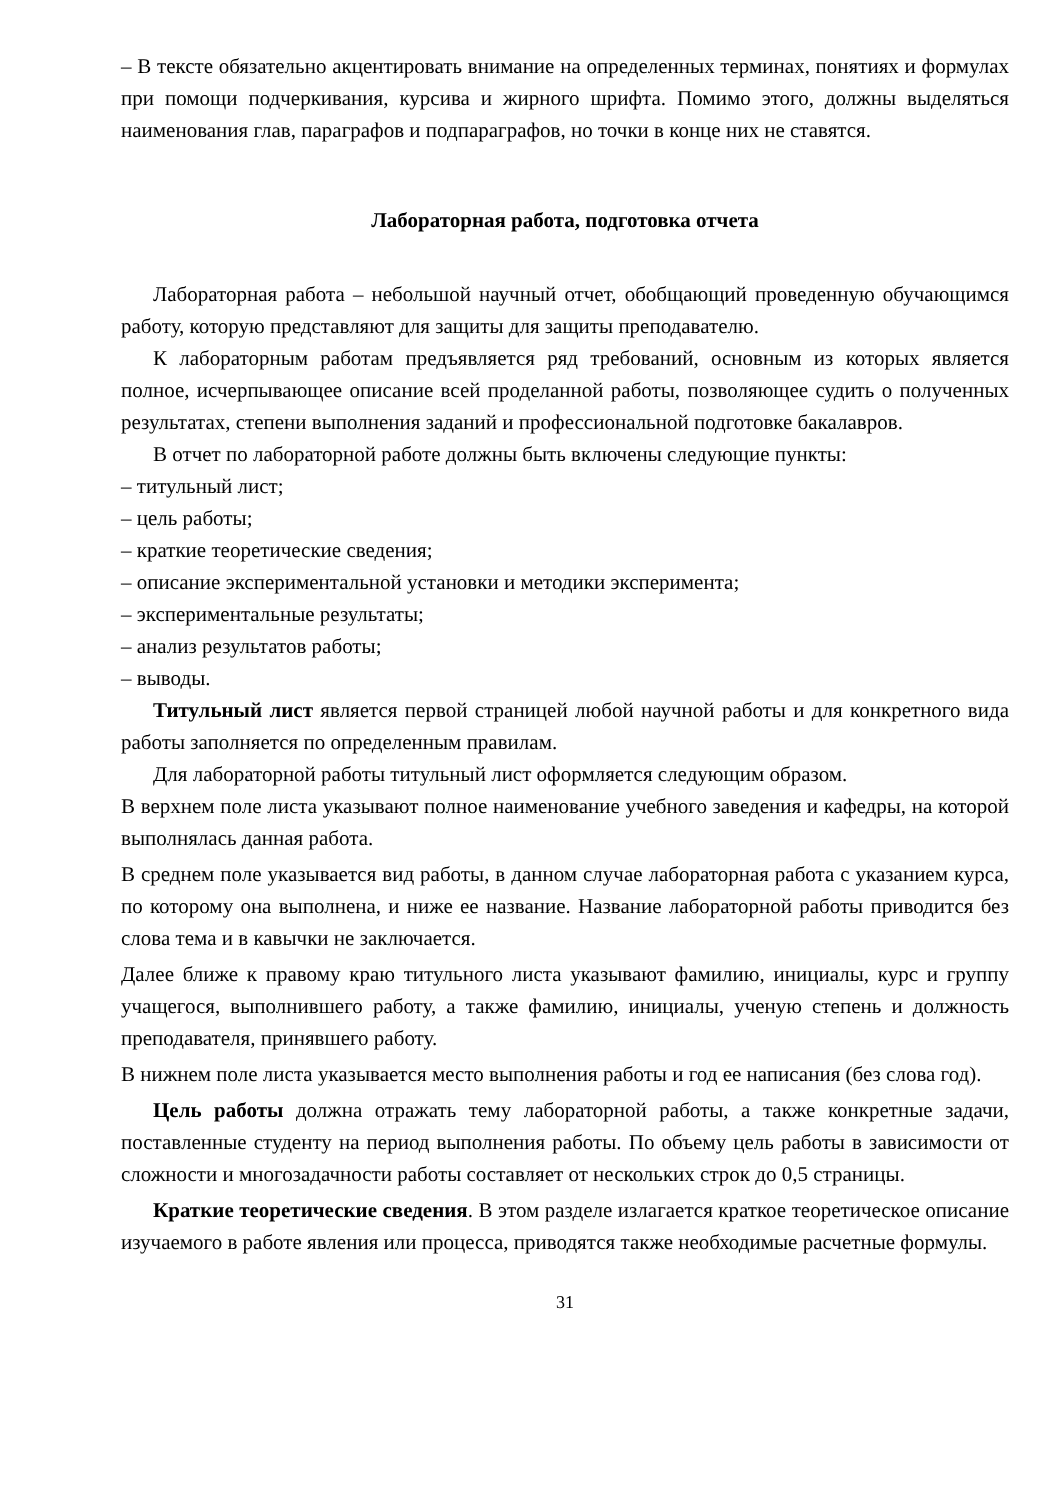– В тексте обязательно акцентировать внимание на определенных терминах, понятиях и формулах при помощи подчеркивания, курсива и жирного шрифта. Помимо этого, должны выделяться наименования глав, параграфов и подпараграфов, но точки в конце них не ставятся.
Лабораторная работа, подготовка отчета
Лабораторная работа – небольшой научный отчет, обобщающий проведенную обучающимся работу, которую представляют для защиты для защиты преподавателю.
К лабораторным работам предъявляется ряд требований, основным из которых является полное, исчерпывающее описание всей проделанной работы, позволяющее судить о полученных результатах, степени выполнения заданий и профессиональной подготовке бакалавров.
В отчет по лабораторной работе должны быть включены следующие пункты:
– титульный лист;
– цель работы;
– краткие теоретические сведения;
– описание экспериментальной установки и методики эксперимента;
– экспериментальные результаты;
– анализ результатов работы;
– выводы.
Титульный лист является первой страницей любой научной работы и для конкретного вида работы заполняется по определенным правилам.
Для лабораторной работы титульный лист оформляется следующим образом.
В верхнем поле листа указывают полное наименование учебного заведения и кафедры, на которой выполнялась данная работа.
В среднем поле указывается вид работы, в данном случае лабораторная работа с указанием курса, по которому она выполнена, и ниже ее название. Название лабораторной работы приводится без слова тема и в кавычки не заключается.
Далее ближе к правому краю титульного листа указывают фамилию, инициалы, курс и группу учащегося, выполнившего работу, а также фамилию, инициалы, ученую степень и должность преподавателя, принявшего работу.
В нижнем поле листа указывается место выполнения работы и год ее написания (без слова год).
Цель работы должна отражать тему лабораторной работы, а также конкретные задачи, поставленные студенту на период выполнения работы. По объему цель работы в зависимости от сложности и многозадачности работы составляет от нескольких строк до 0,5 страницы.
Краткие теоретические сведения. В этом разделе излагается краткое теоретическое описание изучаемого в работе явления или процесса, приводятся также необходимые расчетные формулы.
31